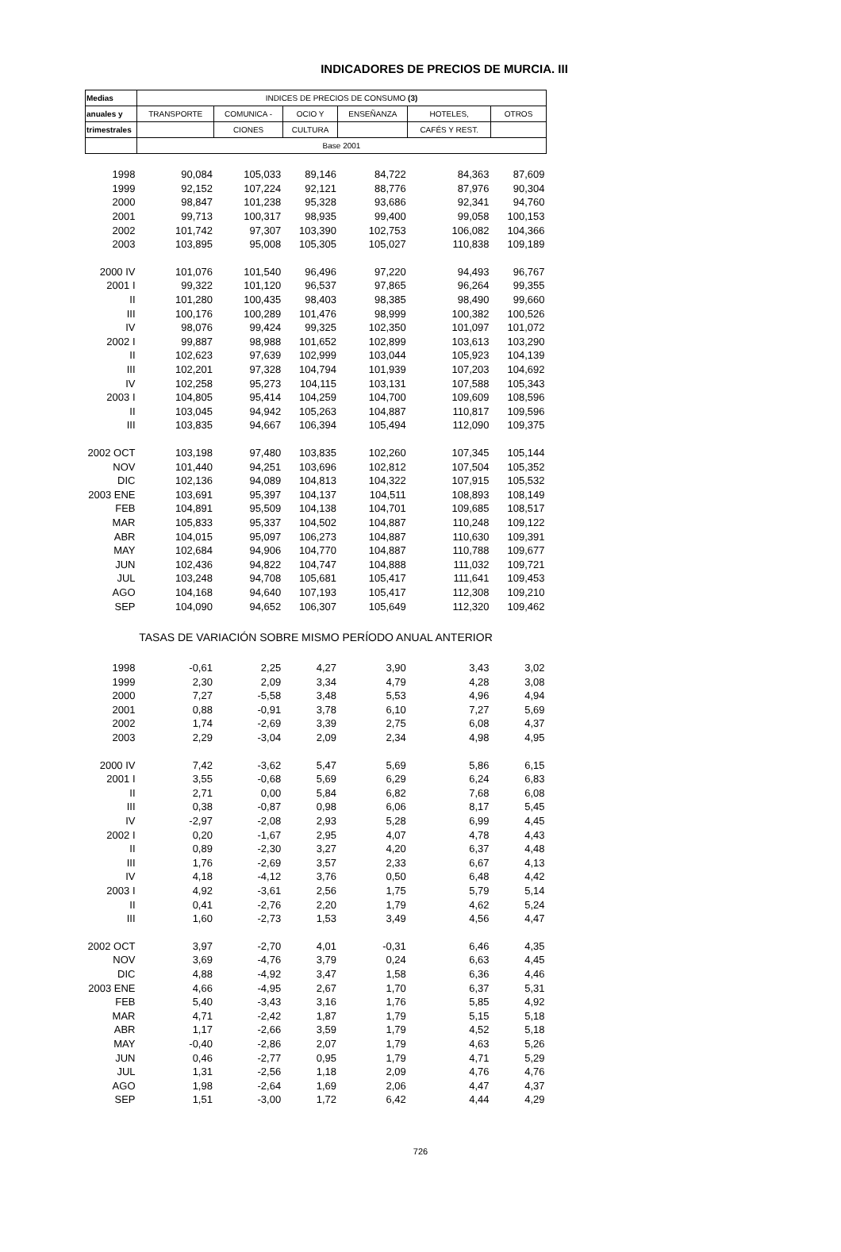INDICADORES DE PRECIOS DE MURCIA. III
| Medias | INDICES DE PRECIOS DE CONSUMO (3) | | | | | |
| --- | --- | --- | --- | --- | --- | --- |
| anuales y | TRANSPORTE | COMUNICA - | OCIO Y | ENSEÑANZA | HOTELES, | OTROS |
| trimestrales | | CIONES | CULTURA | | CAFÉS Y REST. | |
| | Base 2001 | | | | | |
| 1998 | 90,084 | 105,033 | 89,146 | 84,722 | 84,363 | 87,609 |
| 1999 | 92,152 | 107,224 | 92,121 | 88,776 | 87,976 | 90,304 |
| 2000 | 98,847 | 101,238 | 95,328 | 93,686 | 92,341 | 94,760 |
| 2001 | 99,713 | 100,317 | 98,935 | 99,400 | 99,058 | 100,153 |
| 2002 | 101,742 | 97,307 | 103,390 | 102,753 | 106,082 | 104,366 |
| 2003 | 103,895 | 95,008 | 105,305 | 105,027 | 110,838 | 109,189 |
| 2000 IV | 101,076 | 101,540 | 96,496 | 97,220 | 94,493 | 96,767 |
| 2001 I | 99,322 | 101,120 | 96,537 | 97,865 | 96,264 | 99,355 |
| II | 101,280 | 100,435 | 98,403 | 98,385 | 98,490 | 99,660 |
| III | 100,176 | 100,289 | 101,476 | 98,999 | 100,382 | 100,526 |
| IV | 98,076 | 99,424 | 99,325 | 102,350 | 101,097 | 101,072 |
| 2002 I | 99,887 | 98,988 | 101,652 | 102,899 | 103,613 | 103,290 |
| II | 102,623 | 97,639 | 102,999 | 103,044 | 105,923 | 104,139 |
| III | 102,201 | 97,328 | 104,794 | 101,939 | 107,203 | 104,692 |
| IV | 102,258 | 95,273 | 104,115 | 103,131 | 107,588 | 105,343 |
| 2003 I | 104,805 | 95,414 | 104,259 | 104,700 | 109,609 | 108,596 |
| II | 103,045 | 94,942 | 105,263 | 104,887 | 110,817 | 109,596 |
| III | 103,835 | 94,667 | 106,394 | 105,494 | 112,090 | 109,375 |
| 2002 OCT | 103,198 | 97,480 | 103,835 | 102,260 | 107,345 | 105,144 |
| NOV | 101,440 | 94,251 | 103,696 | 102,812 | 107,504 | 105,352 |
| DIC | 102,136 | 94,089 | 104,813 | 104,322 | 107,915 | 105,532 |
| 2003 ENE | 103,691 | 95,397 | 104,137 | 104,511 | 108,893 | 108,149 |
| FEB | 104,891 | 95,509 | 104,138 | 104,701 | 109,685 | 108,517 |
| MAR | 105,833 | 95,337 | 104,502 | 104,887 | 110,248 | 109,122 |
| ABR | 104,015 | 95,097 | 106,273 | 104,887 | 110,630 | 109,391 |
| MAY | 102,684 | 94,906 | 104,770 | 104,887 | 110,788 | 109,677 |
| JUN | 102,436 | 94,822 | 104,747 | 104,888 | 111,032 | 109,721 |
| JUL | 103,248 | 94,708 | 105,681 | 105,417 | 111,641 | 109,453 |
| AGO | 104,168 | 94,640 | 107,193 | 105,417 | 112,308 | 109,210 |
| SEP | 104,090 | 94,652 | 106,307 | 105,649 | 112,320 | 109,462 |
| TASAS DE VARIACIÓN SOBRE MISMO PERÍODO ANUAL ANTERIOR | | | | | | |
| 1998 | -0,61 | 2,25 | 4,27 | 3,90 | 3,43 | 3,02 |
| 1999 | 2,30 | 2,09 | 3,34 | 4,79 | 4,28 | 3,08 |
| 2000 | 7,27 | -5,58 | 3,48 | 5,53 | 4,96 | 4,94 |
| 2001 | 0,88 | -0,91 | 3,78 | 6,10 | 7,27 | 5,69 |
| 2002 | 1,74 | -2,69 | 3,39 | 2,75 | 6,08 | 4,37 |
| 2003 | 2,29 | -3,04 | 2,09 | 2,34 | 4,98 | 4,95 |
| 2000 IV | 7,42 | -3,62 | 5,47 | 5,69 | 5,86 | 6,15 |
| 2001 I | 3,55 | -0,68 | 5,69 | 6,29 | 6,24 | 6,83 |
| II | 2,71 | 0,00 | 5,84 | 6,82 | 7,68 | 6,08 |
| III | 0,38 | -0,87 | 0,98 | 6,06 | 8,17 | 5,45 |
| IV | -2,97 | -2,08 | 2,93 | 5,28 | 6,99 | 4,45 |
| 2002 I | 0,20 | -1,67 | 2,95 | 4,07 | 4,78 | 4,43 |
| II | 0,89 | -2,30 | 3,27 | 4,20 | 6,37 | 4,48 |
| III | 1,76 | -2,69 | 3,57 | 2,33 | 6,67 | 4,13 |
| IV | 4,18 | -4,12 | 3,76 | 0,50 | 6,48 | 4,42 |
| 2003 I | 4,92 | -3,61 | 2,56 | 1,75 | 5,79 | 5,14 |
| II | 0,41 | -2,76 | 2,20 | 1,79 | 4,62 | 5,24 |
| III | 1,60 | -2,73 | 1,53 | 3,49 | 4,56 | 4,47 |
| 2002 OCT | 3,97 | -2,70 | 4,01 | -0,31 | 6,46 | 4,35 |
| NOV | 3,69 | -4,76 | 3,79 | 0,24 | 6,63 | 4,45 |
| DIC | 4,88 | -4,92 | 3,47 | 1,58 | 6,36 | 4,46 |
| 2003 ENE | 4,66 | -4,95 | 2,67 | 1,70 | 6,37 | 5,31 |
| FEB | 5,40 | -3,43 | 3,16 | 1,76 | 5,85 | 4,92 |
| MAR | 4,71 | -2,42 | 1,87 | 1,79 | 5,15 | 5,18 |
| ABR | 1,17 | -2,66 | 3,59 | 1,79 | 4,52 | 5,18 |
| MAY | -0,40 | -2,86 | 2,07 | 1,79 | 4,63 | 5,26 |
| JUN | 0,46 | -2,77 | 0,95 | 1,79 | 4,71 | 5,29 |
| JUL | 1,31 | -2,56 | 1,18 | 2,09 | 4,76 | 4,76 |
| AGO | 1,98 | -2,64 | 1,69 | 2,06 | 4,47 | 4,37 |
| SEP | 1,51 | -3,00 | 1,72 | 6,42 | 4,44 | 4,29 |
726